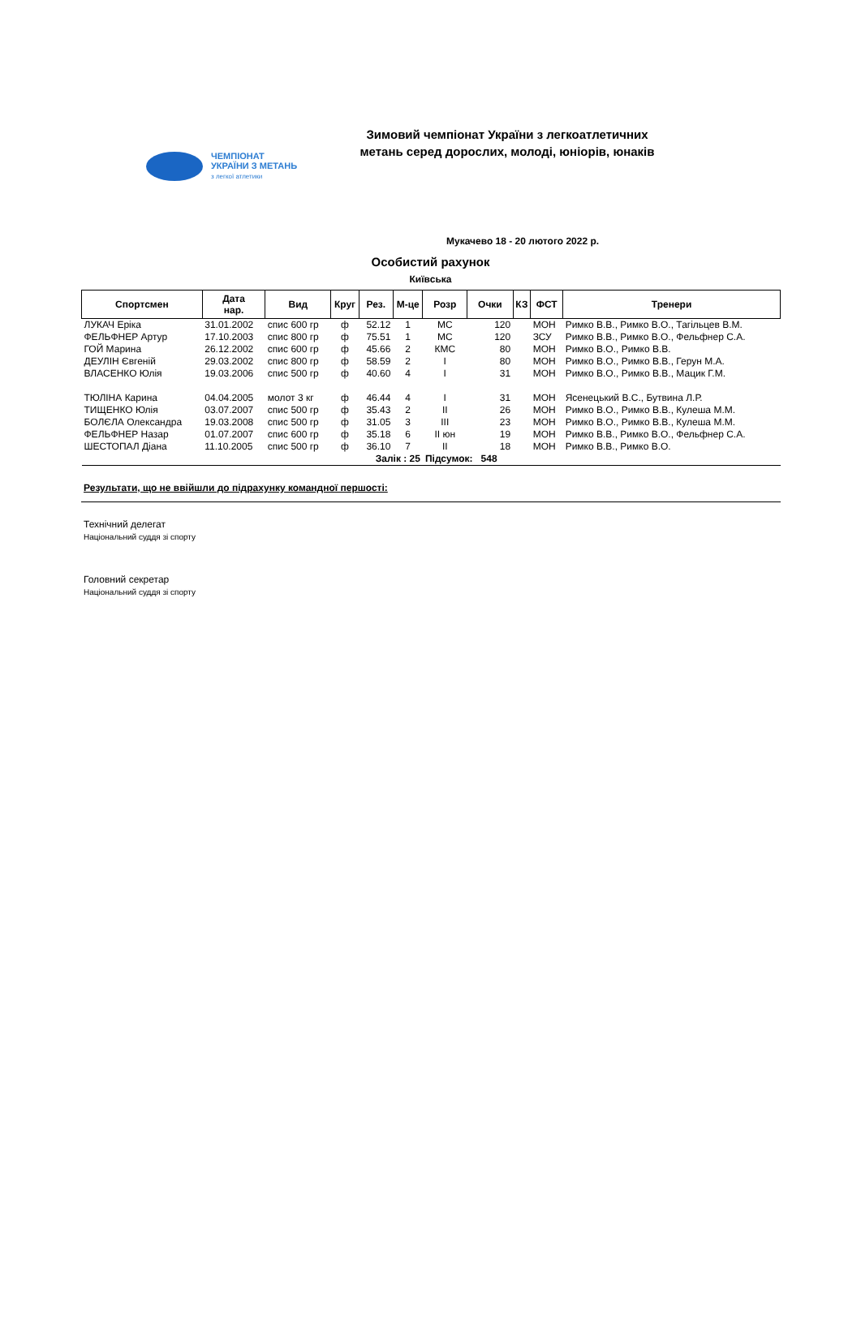ЧЕМПІОНАТ
УКРАЇНИ З МЕТАНЬ
з легкої атлетики
Зимовий чемпіонат України з легкоатлетичних метань серед дорослих, молоді, юніорів, юнаків
Мукачево 18 - 20 лютого 2022 р.
Особистий рахунок
Київська
| Спортсмен | Дата нар. | Вид | Круг | Рез. | М-це | Розр | Очки | КЗ | ФСТ | Тренери |
| --- | --- | --- | --- | --- | --- | --- | --- | --- | --- | --- |
| ЛУКАЧ Еріка | 31.01.2002 | спис 600 гр | ф | 52.12 | 1 | МС | 120 | | МОН | Римко В.В., Римко В.О., Тагільцев В.М. |
| ФЕЛЬФНЕР Артур | 17.10.2003 | спис 800 гр | ф | 75.51 | 1 | МС | 120 | | ЗСУ | Римко В.В., Римко В.О., Фельфнер С.А. |
| ГОЙ Марина | 26.12.2002 | спис 600 гр | ф | 45.66 | 2 | КМС | 80 | | МОН | Римко В.О., Римко В.В. |
| ДЕУЛІН Євгеній | 29.03.2002 | спис 800 гр | ф | 58.59 | 2 | I | 80 | | МОН | Римко В.О., Римко В.В., Герун М.А. |
| ВЛАСЕНКО Юлія | 19.03.2006 | спис 500 гр | ф | 40.60 | 4 | I | 31 | | МОН | Римко В.О., Римко В.В., Мацик Г.М. |
| ТЮЛІНА Карина | 04.04.2005 | молот 3 кг | ф | 46.44 | 4 | I | 31 | | МОН | Ясенецький В.С., Бутвина Л.Р. |
| ТИЩЕНКО Юлія | 03.07.2007 | спис 500 гр | ф | 35.43 | 2 | II | 26 | | МОН | Римко В.О., Римко В.В., Кулеша М.М. |
| БОЛЄЛА Олександра | 19.03.2008 | спис 500 гр | ф | 31.05 | 3 | III | 23 | | МОН | Римко В.О., Римко В.В., Кулеша М.М. |
| ФЕЛЬФНЕР Назар | 01.07.2007 | спис 600 гр | ф | 35.18 | 6 | II юн | 19 | | МОН | Римко В.В., Римко В.О., Фельфнер С.А. |
| ШЕСТОПАЛ Діана | 11.10.2005 | спис 500 гр | ф | 36.10 | 7 | II | 18 | | МОН | Римко В.В., Римко В.О. |
| | | | | Залік : 25 | | Підсумок: 548 | | | | |
Результати, що не ввійшли до підрахунку командної першості:
Технічний делегат
Національний суддя зі спорту
Головний секретар
Національний суддя зі спорту